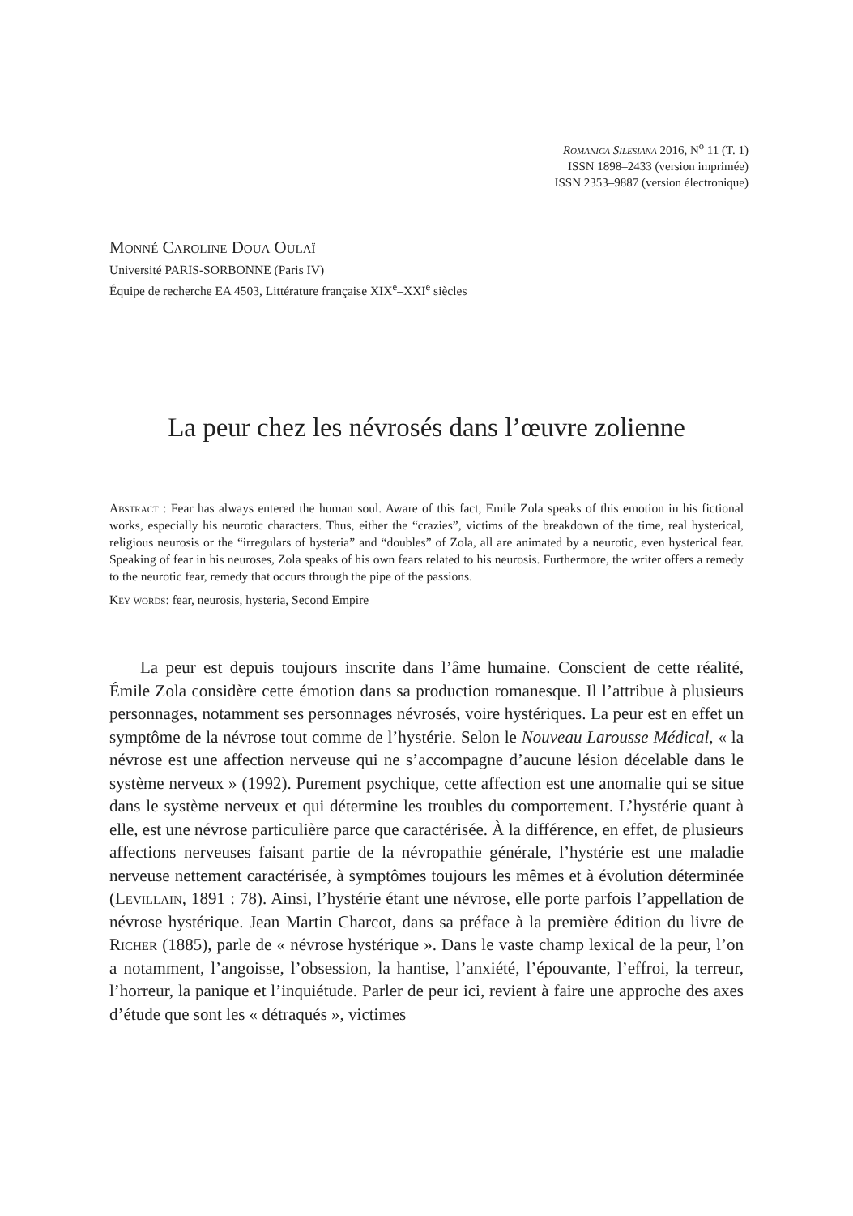Romanica Silesiana 2016, N<sup>o</sup> 11 (T. 1)
ISSN 1898–2433 (version imprimée)
ISSN 2353–9887 (version électronique)
Monné Caroline Doua Oulaï
Université PARIS-SORBONNE (Paris IV)
Équipe de recherche EA 4503, Littérature française XIX<sup>e</sup>–XXI<sup>e</sup> siècles
La peur chez les névrosés dans l’œuvre zolienne
Abstract : Fear has always entered the human soul. Aware of this fact, Emile Zola speaks of this emotion in his fictional works, especially his neurotic characters. Thus, either the “crazies”, victims of the breakdown of the time, real hysterical, religious neurosis or the “irregulars of hysteria” and “doubles” of Zola, all are animated by a neurotic, even hysterical fear. Speaking of fear in his neuroses, Zola speaks of his own fears related to his neurosis. Furthermore, the writer offers a remedy to the neurotic fear, remedy that occurs through the pipe of the passions.
Key words: fear, neurosis, hysteria, Second Empire
La peur est depuis toujours inscrite dans l’âme humaine. Conscient de cette réalité, Émile Zola considère cette émotion dans sa production romanesque. Il l’attribue à plusieurs personnages, notamment ses personnages névrosés, voire hystériques. La peur est en effet un symptôme de la névrose tout comme de l’hystérie. Selon le Nouveau Larousse Médical, « la névrose est une affection nerveuse qui ne s’accompagne d’aucune lésion décelable dans le système nerveux » (1992). Purement psychique, cette affection est une anomalie qui se situe dans le système nerveux et qui détermine les troubles du comportement. L’hystérie quant à elle, est une névrose particulière parce que caractérisée. À la différence, en effet, de plusieurs affections nerveuses faisant partie de la névropathie générale, l’hystérie est une maladie nerveuse nettement caractérisée, à symptômes toujours les mêmes et à évolution déterminée (Levillain, 1891 : 78). Ainsi, l’hystérie étant une névrose, elle porte parfois l’appellation de névrose hystérique. Jean Martin Charcot, dans sa préface à la première édition du livre de Richer (1885), parle de « névrose hystérique ». Dans le vaste champ lexical de la peur, l’on a notamment, l’angoisse, l’obsession, la hantise, l’anxiété, l’épouvante, l’effroi, la terreur, l’horreur, la panique et l’inquiétude. Parler de peur ici, revient à faire une approche des axes d’étude que sont les « détraqués », victimes